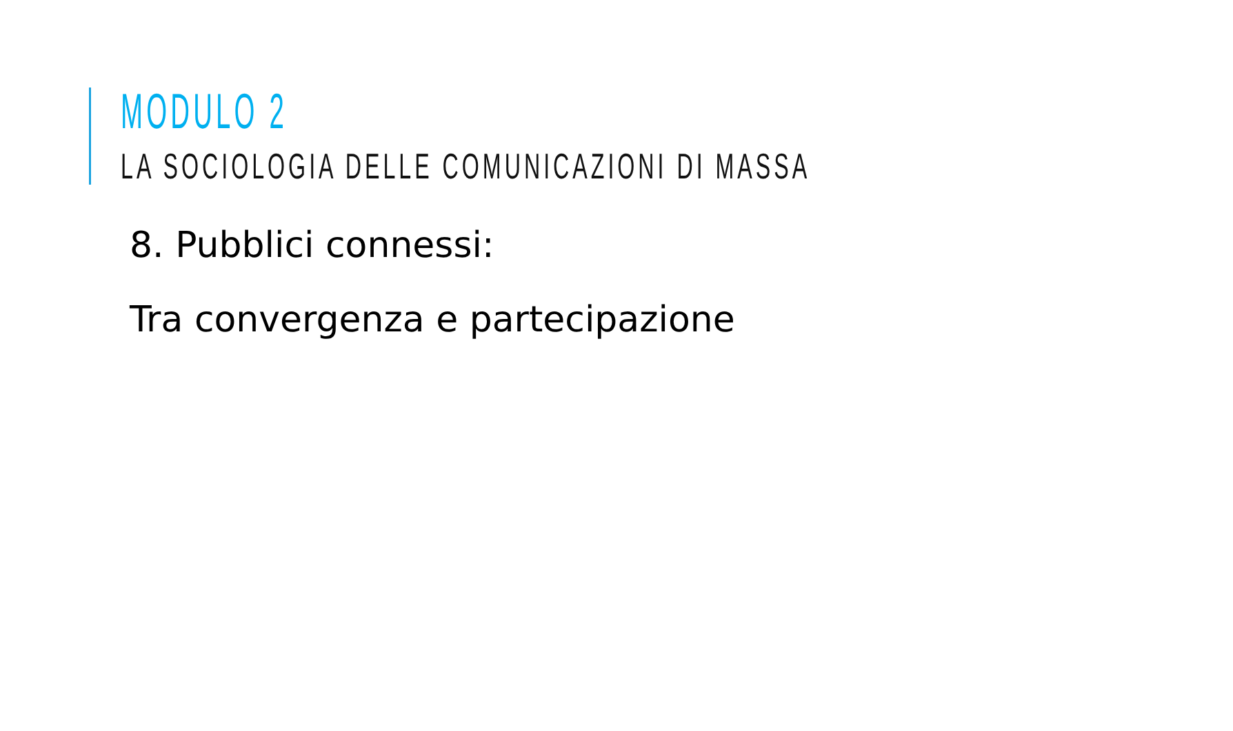MODULO 2
LA SOCIOLOGIA DELLE COMUNICAZIONI DI MASSA
8. Pubblici connessi:
Tra convergenza e partecipazione